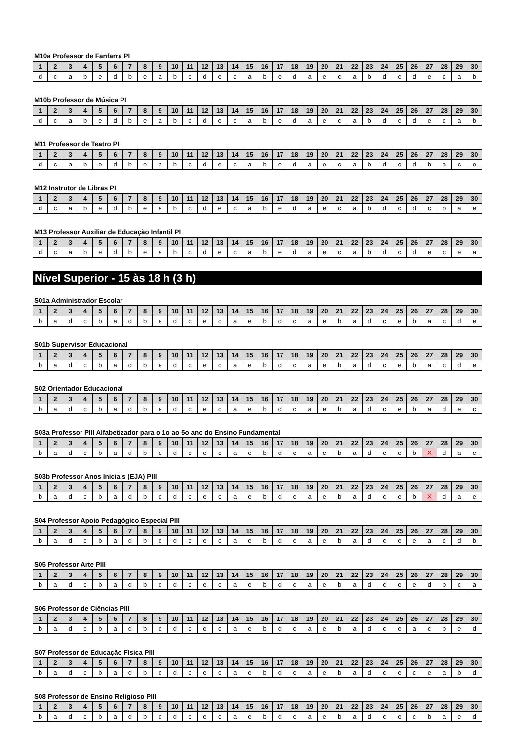M10a Professor de Fanfarra PI
| 1 | 2 | 3 | 4 | 5 | 6 | 7 | 8 | 9 | 10 | 11 | 12 | 13 | 14 | 15 | 16 | 17 | 18 | 19 | 20 | 21 | 22 | 23 | 24 | 25 | 26 | 27 | 28 | 29 | 30 |
| --- | --- | --- | --- | --- | --- | --- | --- | --- | --- | --- | --- | --- | --- | --- | --- | --- | --- | --- | --- | --- | --- | --- | --- | --- | --- | --- | --- | --- | --- |
| d | c | a | b | e | d | b | e | a | b | c | d | e | c | a | b | e | d | a | e | c | a | b | d | c | d | e | c | a | b |
M10b Professor de Música PI
| 1 | 2 | 3 | 4 | 5 | 6 | 7 | 8 | 9 | 10 | 11 | 12 | 13 | 14 | 15 | 16 | 17 | 18 | 19 | 20 | 21 | 22 | 23 | 24 | 25 | 26 | 27 | 28 | 29 | 30 |
| --- | --- | --- | --- | --- | --- | --- | --- | --- | --- | --- | --- | --- | --- | --- | --- | --- | --- | --- | --- | --- | --- | --- | --- | --- | --- | --- | --- | --- | --- |
| d | c | a | b | e | d | b | e | a | b | c | d | e | c | a | b | e | d | a | e | c | a | b | d | c | d | e | c | a | b |
M11 Professor de Teatro PI
| 1 | 2 | 3 | 4 | 5 | 6 | 7 | 8 | 9 | 10 | 11 | 12 | 13 | 14 | 15 | 16 | 17 | 18 | 19 | 20 | 21 | 22 | 23 | 24 | 25 | 26 | 27 | 28 | 29 | 30 |
| --- | --- | --- | --- | --- | --- | --- | --- | --- | --- | --- | --- | --- | --- | --- | --- | --- | --- | --- | --- | --- | --- | --- | --- | --- | --- | --- | --- | --- | --- |
| d | c | a | b | e | d | b | e | a | b | c | d | e | c | a | b | e | d | a | e | c | a | b | d | c | d | b | a | c | e |
M12 Instrutor de Libras PI
| 1 | 2 | 3 | 4 | 5 | 6 | 7 | 8 | 9 | 10 | 11 | 12 | 13 | 14 | 15 | 16 | 17 | 18 | 19 | 20 | 21 | 22 | 23 | 24 | 25 | 26 | 27 | 28 | 29 | 30 |
| --- | --- | --- | --- | --- | --- | --- | --- | --- | --- | --- | --- | --- | --- | --- | --- | --- | --- | --- | --- | --- | --- | --- | --- | --- | --- | --- | --- | --- | --- |
| d | c | a | b | e | d | b | e | a | b | c | d | e | c | a | b | e | d | a | e | c | a | b | d | c | d | c | b | a | e |
M13 Professor Auxiliar de Educação Infantil PI
| 1 | 2 | 3 | 4 | 5 | 6 | 7 | 8 | 9 | 10 | 11 | 12 | 13 | 14 | 15 | 16 | 17 | 18 | 19 | 20 | 21 | 22 | 23 | 24 | 25 | 26 | 27 | 28 | 29 | 30 |
| --- | --- | --- | --- | --- | --- | --- | --- | --- | --- | --- | --- | --- | --- | --- | --- | --- | --- | --- | --- | --- | --- | --- | --- | --- | --- | --- | --- | --- | --- |
| d | c | a | b | e | d | b | e | a | b | c | d | e | c | a | b | e | d | a | e | c | a | b | d | c | d | e | c | e | a |
Nível Superior - 15 às 18 h (3 h)
S01a Administrador Escolar
| 1 | 2 | 3 | 4 | 5 | 6 | 7 | 8 | 9 | 10 | 11 | 12 | 13 | 14 | 15 | 16 | 17 | 18 | 19 | 20 | 21 | 22 | 23 | 24 | 25 | 26 | 27 | 28 | 29 | 30 |
| --- | --- | --- | --- | --- | --- | --- | --- | --- | --- | --- | --- | --- | --- | --- | --- | --- | --- | --- | --- | --- | --- | --- | --- | --- | --- | --- | --- | --- | --- |
| b | a | d | c | b | a | d | b | e | d | c | e | c | a | e | b | d | c | a | e | b | a | d | c | e | b | a | c | d | e |
S01b Supervisor Educacional
| 1 | 2 | 3 | 4 | 5 | 6 | 7 | 8 | 9 | 10 | 11 | 12 | 13 | 14 | 15 | 16 | 17 | 18 | 19 | 20 | 21 | 22 | 23 | 24 | 25 | 26 | 27 | 28 | 29 | 30 |
| --- | --- | --- | --- | --- | --- | --- | --- | --- | --- | --- | --- | --- | --- | --- | --- | --- | --- | --- | --- | --- | --- | --- | --- | --- | --- | --- | --- | --- | --- |
| b | a | d | c | b | a | d | b | e | d | c | e | c | a | e | b | d | c | a | e | b | a | d | c | e | b | a | c | d | e |
S02 Orientador Educacional
| 1 | 2 | 3 | 4 | 5 | 6 | 7 | 8 | 9 | 10 | 11 | 12 | 13 | 14 | 15 | 16 | 17 | 18 | 19 | 20 | 21 | 22 | 23 | 24 | 25 | 26 | 27 | 28 | 29 | 30 |
| --- | --- | --- | --- | --- | --- | --- | --- | --- | --- | --- | --- | --- | --- | --- | --- | --- | --- | --- | --- | --- | --- | --- | --- | --- | --- | --- | --- | --- | --- |
| b | a | d | c | b | a | d | b | e | d | c | e | c | a | e | b | d | c | a | e | b | a | d | c | e | b | a | d | e | c |
S03a Professor PIII Alfabetizador para o 1o ao 5o ano do Ensino Fundamental
| 1 | 2 | 3 | 4 | 5 | 6 | 7 | 8 | 9 | 10 | 11 | 12 | 13 | 14 | 15 | 16 | 17 | 18 | 19 | 20 | 21 | 22 | 23 | 24 | 25 | 26 | 27 | 28 | 29 | 30 |
| --- | --- | --- | --- | --- | --- | --- | --- | --- | --- | --- | --- | --- | --- | --- | --- | --- | --- | --- | --- | --- | --- | --- | --- | --- | --- | --- | --- | --- | --- |
| b | a | d | c | b | a | d | b | e | d | c | e | c | a | e | b | d | c | a | e | b | a | d | c | e | b | X | d | a | e |
S03b Professor Anos Iniciais (EJA) PIII
| 1 | 2 | 3 | 4 | 5 | 6 | 7 | 8 | 9 | 10 | 11 | 12 | 13 | 14 | 15 | 16 | 17 | 18 | 19 | 20 | 21 | 22 | 23 | 24 | 25 | 26 | 27 | 28 | 29 | 30 |
| --- | --- | --- | --- | --- | --- | --- | --- | --- | --- | --- | --- | --- | --- | --- | --- | --- | --- | --- | --- | --- | --- | --- | --- | --- | --- | --- | --- | --- | --- |
| b | a | d | c | b | a | d | b | e | d | c | e | c | a | e | b | d | c | a | e | b | a | d | c | e | b | X | d | a | e |
S04 Professor Apoio Pedagógico Especial PIII
| 1 | 2 | 3 | 4 | 5 | 6 | 7 | 8 | 9 | 10 | 11 | 12 | 13 | 14 | 15 | 16 | 17 | 18 | 19 | 20 | 21 | 22 | 23 | 24 | 25 | 26 | 27 | 28 | 29 | 30 |
| --- | --- | --- | --- | --- | --- | --- | --- | --- | --- | --- | --- | --- | --- | --- | --- | --- | --- | --- | --- | --- | --- | --- | --- | --- | --- | --- | --- | --- | --- |
| b | a | d | c | b | a | d | b | e | d | c | e | c | a | e | b | d | c | a | e | b | a | d | c | e | e | a | c | d | b |
S05 Professor Arte PIII
| 1 | 2 | 3 | 4 | 5 | 6 | 7 | 8 | 9 | 10 | 11 | 12 | 13 | 14 | 15 | 16 | 17 | 18 | 19 | 20 | 21 | 22 | 23 | 24 | 25 | 26 | 27 | 28 | 29 | 30 |
| --- | --- | --- | --- | --- | --- | --- | --- | --- | --- | --- | --- | --- | --- | --- | --- | --- | --- | --- | --- | --- | --- | --- | --- | --- | --- | --- | --- | --- | --- |
| b | a | d | c | b | a | d | b | e | d | c | e | c | a | e | b | d | c | a | e | b | a | d | c | e | e | d | b | c | a |
S06 Professor de Ciências PIII
| 1 | 2 | 3 | 4 | 5 | 6 | 7 | 8 | 9 | 10 | 11 | 12 | 13 | 14 | 15 | 16 | 17 | 18 | 19 | 20 | 21 | 22 | 23 | 24 | 25 | 26 | 27 | 28 | 29 | 30 |
| --- | --- | --- | --- | --- | --- | --- | --- | --- | --- | --- | --- | --- | --- | --- | --- | --- | --- | --- | --- | --- | --- | --- | --- | --- | --- | --- | --- | --- | --- |
| b | a | d | c | b | a | d | b | e | d | c | e | c | a | e | b | d | c | a | e | b | a | d | c | e | a | c | b | e | d |
S07 Professor de Educação Física PIII
| 1 | 2 | 3 | 4 | 5 | 6 | 7 | 8 | 9 | 10 | 11 | 12 | 13 | 14 | 15 | 16 | 17 | 18 | 19 | 20 | 21 | 22 | 23 | 24 | 25 | 26 | 27 | 28 | 29 | 30 |
| --- | --- | --- | --- | --- | --- | --- | --- | --- | --- | --- | --- | --- | --- | --- | --- | --- | --- | --- | --- | --- | --- | --- | --- | --- | --- | --- | --- | --- | --- |
| b | a | d | c | b | a | d | b | e | d | c | e | c | a | e | b | d | c | a | e | b | a | d | c | e | c | e | a | b | d |
S08 Professor de Ensino Religioso PIII
| 1 | 2 | 3 | 4 | 5 | 6 | 7 | 8 | 9 | 10 | 11 | 12 | 13 | 14 | 15 | 16 | 17 | 18 | 19 | 20 | 21 | 22 | 23 | 24 | 25 | 26 | 27 | 28 | 29 | 30 |
| --- | --- | --- | --- | --- | --- | --- | --- | --- | --- | --- | --- | --- | --- | --- | --- | --- | --- | --- | --- | --- | --- | --- | --- | --- | --- | --- | --- | --- | --- |
| b | a | d | c | b | a | d | b | e | d | c | e | c | a | e | b | d | c | a | e | b | a | d | c | e | c | b | a | e | d |